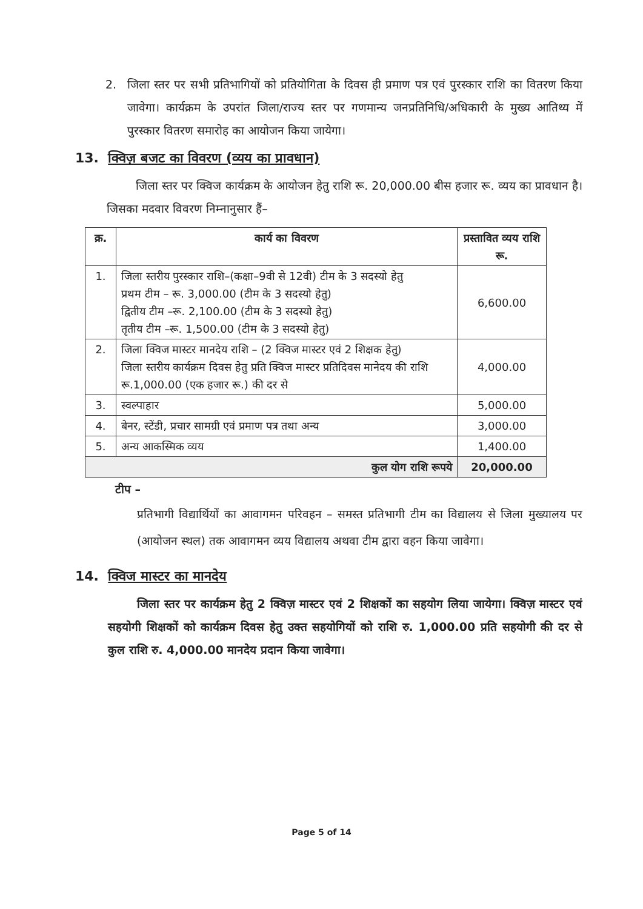2. जिला स्तर पर सभी प्रतिभागियों को प्रतियोगिता के दिवस ही प्रमाण पत्र एवं पुरस्कार राशि का वितरण किया जावेगा। कार्यक्रम के उपरांत जिला/राज्य स्तर पर गणमान्य जनप्रतिनिधि/अधिकारी के मुख्य आतिथ्य में पुरस्कार वितरण समारोह का आयोजन किया जायेगा।
13. क्विज़ बजट का विवरण (व्यय का प्रावधान)
जिला स्तर पर क्विज कार्यक्रम के आयोजन हेतु राशि रू. 20,000.00 बीस हजार रू. व्यय का प्रावधान है। जिसका मदवार विवरण निम्नानुसार हैं–
| क्र. | कार्य का विवरण | प्रस्तावित व्यय राशि रू. |
| --- | --- | --- |
| 1. | जिला स्तरीय पुरस्कार राशि–(कक्षा–9वी से 12वी) टीम के 3 सदस्यो हेतु प्रथम टीम – रू. 3,000.00 (टीम के 3 सदस्यो हेतु) द्वितीय टीम –रू. 2,100.00 (टीम के 3 सदस्यो हेतु) तृतीय टीम –रू. 1,500.00 (टीम के 3 सदस्यो हेतु) | 6,600.00 |
| 2. | जिला क्विज मास्टर मानदेय राशि – (2 क्विज मास्टर एवं 2 शिक्षक हेतु) जिला स्तरीय कार्यक्रम दिवस हेतु प्रति क्विज मास्टर प्रतिदिवस मानेदय की राशि रू.1,000.00 (एक हजार रू.) की दर से | 4,000.00 |
| 3. | स्वल्पाहार | 5,000.00 |
| 4. | बेनर, स्टेंडी, प्रचार सामग्री एवं प्रमाण पत्र तथा अन्य | 3,000.00 |
| 5. | अन्य आकस्मिक व्यय | 1,400.00 |
| कुल योग राशि रूपये | | 20,000.00 |
टीप –
प्रतिभागी विद्यार्थियों का आवागमन परिवहन – समस्त प्रतिभागी टीम का विद्यालय से जिला मुख्यालय पर (आयोजन स्थल) तक आवागमन व्यय विद्यालय अथवा टीम द्वारा वहन किया जावेगा।
14. क्विज मास्टर का मानदेय
जिला स्तर पर कार्यक्रम हेतु 2 क्विज़ मास्टर एवं 2 शिक्षकों का सहयोग लिया जायेगा। क्विज़ मास्टर एवं सहयोगी शिक्षकों को कार्यक्रम दिवस हेतु उक्त सहयोगियों को राशि रु. 1,000.00 प्रति सहयोगी की दर से कुल राशि रु. 4,000.00 मानदेय प्रदान किया जावेगा।
Page 5 of 14